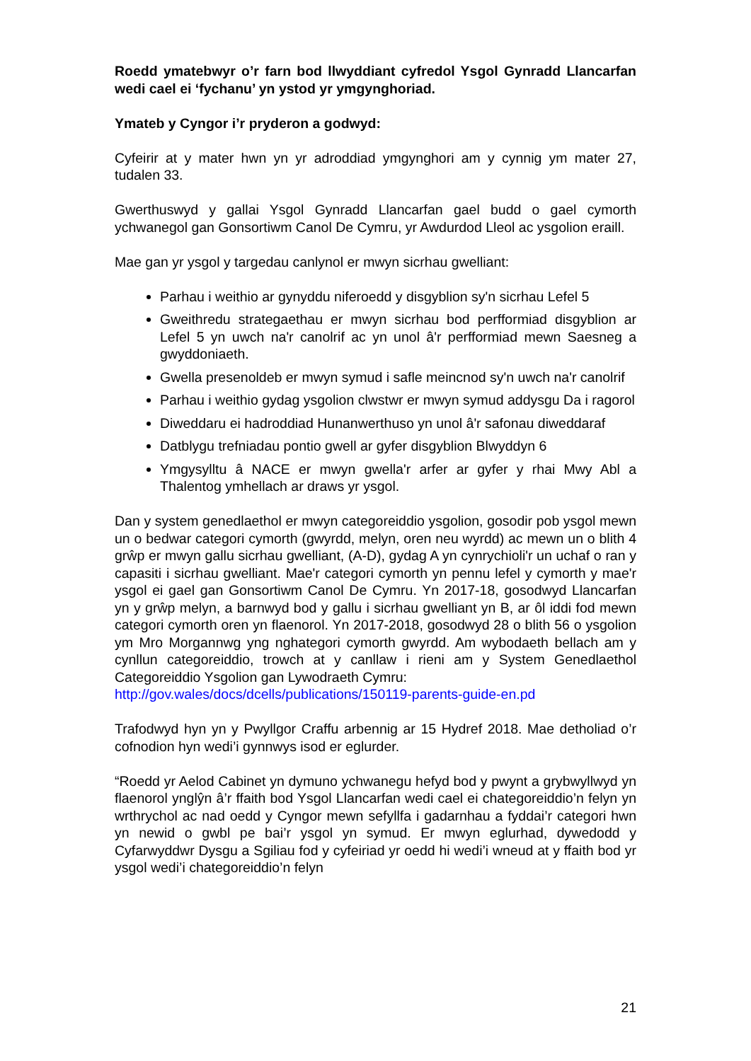Roedd ymatebwyr o’r farn bod llwyddiant cyfredol Ysgol Gynradd Llancarfan wedi cael ei ‘fychanu’ yn ystod yr ymgynghoriad.
Ymateb y Cyngor i’r pryderon a godwyd:
Cyfeirir at y mater hwn yn yr adroddiad ymgynghori am y cynnig ym mater 27, tudalen 33.
Gwerthuswyd y gallai Ysgol Gynradd Llancarfan gael budd o gael cymorth ychwanegol gan Gonsortiwm Canol De Cymru, yr Awdurdod Lleol ac ysgolion eraill.
Mae gan yr ysgol y targedau canlynol er mwyn sicrhau gwelliant:
Parhau i weithio ar gynyddu niferoedd y disgyblion sy'n sicrhau Lefel 5
Gweithredu strategaethau er mwyn sicrhau bod perfformiad disgyblion ar Lefel 5 yn uwch na'r canolrif ac yn unol â'r perfformiad mewn Saesneg a gwyddoniaeth.
Gwella presenoldeb er mwyn symud i safle meincnod sy'n uwch na'r canolrif
Parhau i weithio gydag ysgolion clwstwr er mwyn symud addysgu Da i ragorol
Diweddaru ei hadroddiad Hunanwerthuso yn unol â'r safonau diweddaraf
Datblygu trefniadau pontio gwell ar gyfer disgyblion Blwyddyn 6
Ymgysylltu â NACE er mwyn gwella'r arfer ar gyfer y rhai Mwy Abl a Thalentog ymhellach ar draws yr ysgol.
Dan y system genedlaethol er mwyn categoreiddio ysgolion, gosodir pob ysgol mewn un o bedwar categori cymorth (gwyrdd, melyn, oren neu wyrdd) ac mewn un o blith 4 grŵp er mwyn gallu sicrhau gwelliant, (A-D), gydag A yn cynrychioli'r un uchaf o ran y capasiti i sicrhau gwelliant. Mae'r categori cymorth yn pennu lefel y cymorth y mae'r ysgol ei gael gan Gonsortiwm Canol De Cymru. Yn 2017-18, gosodwyd Llancarfan yn y grŵp melyn, a barnwyd bod y gallu i sicrhau gwelliant yn B, ar ôl iddi fod mewn categori cymorth oren yn flaenorol. Yn 2017-2018, gosodwyd 28 o blith 56 o ysgolion ym Mro Morgannwg yng nghategori cymorth gwyrdd. Am wybodaeth bellach am y cynllun categoreiddio, trowch at y canllaw i rieni am y System Genedlaethol Categoreiddio Ysgolion gan Lywodraeth Cymru:
http://gov.wales/docs/dcells/publications/150119-parents-guide-en.pd
Trafodwyd hyn yn y Pwyllgor Craffu arbennig ar 15 Hydref 2018. Mae detholiad o’r cofnodion hyn wedi’i gynnwys isod er eglurder.
“Roedd yr Aelod Cabinet yn dymuno ychwanegu hefyd bod y pwynt a grybwyllwyd yn flaenorol ynglŷn â’r ffaith bod Ysgol Llancarfan wedi cael ei chategoreiddio’n felyn yn wrthrychol ac nad oedd y Cyngor mewn sefyllfa i gadarnhau a fyddai’r categori hwn yn newid o gwbl pe bai’r ysgol yn symud. Er mwyn eglurhad, dywedodd y Cyfarwyddwr Dysgu a Sgiliau fod y cyfeiriad yr oedd hi wedi’i wneud at y ffaith bod yr ysgol wedi’i chategoreiddio’n felyn
21